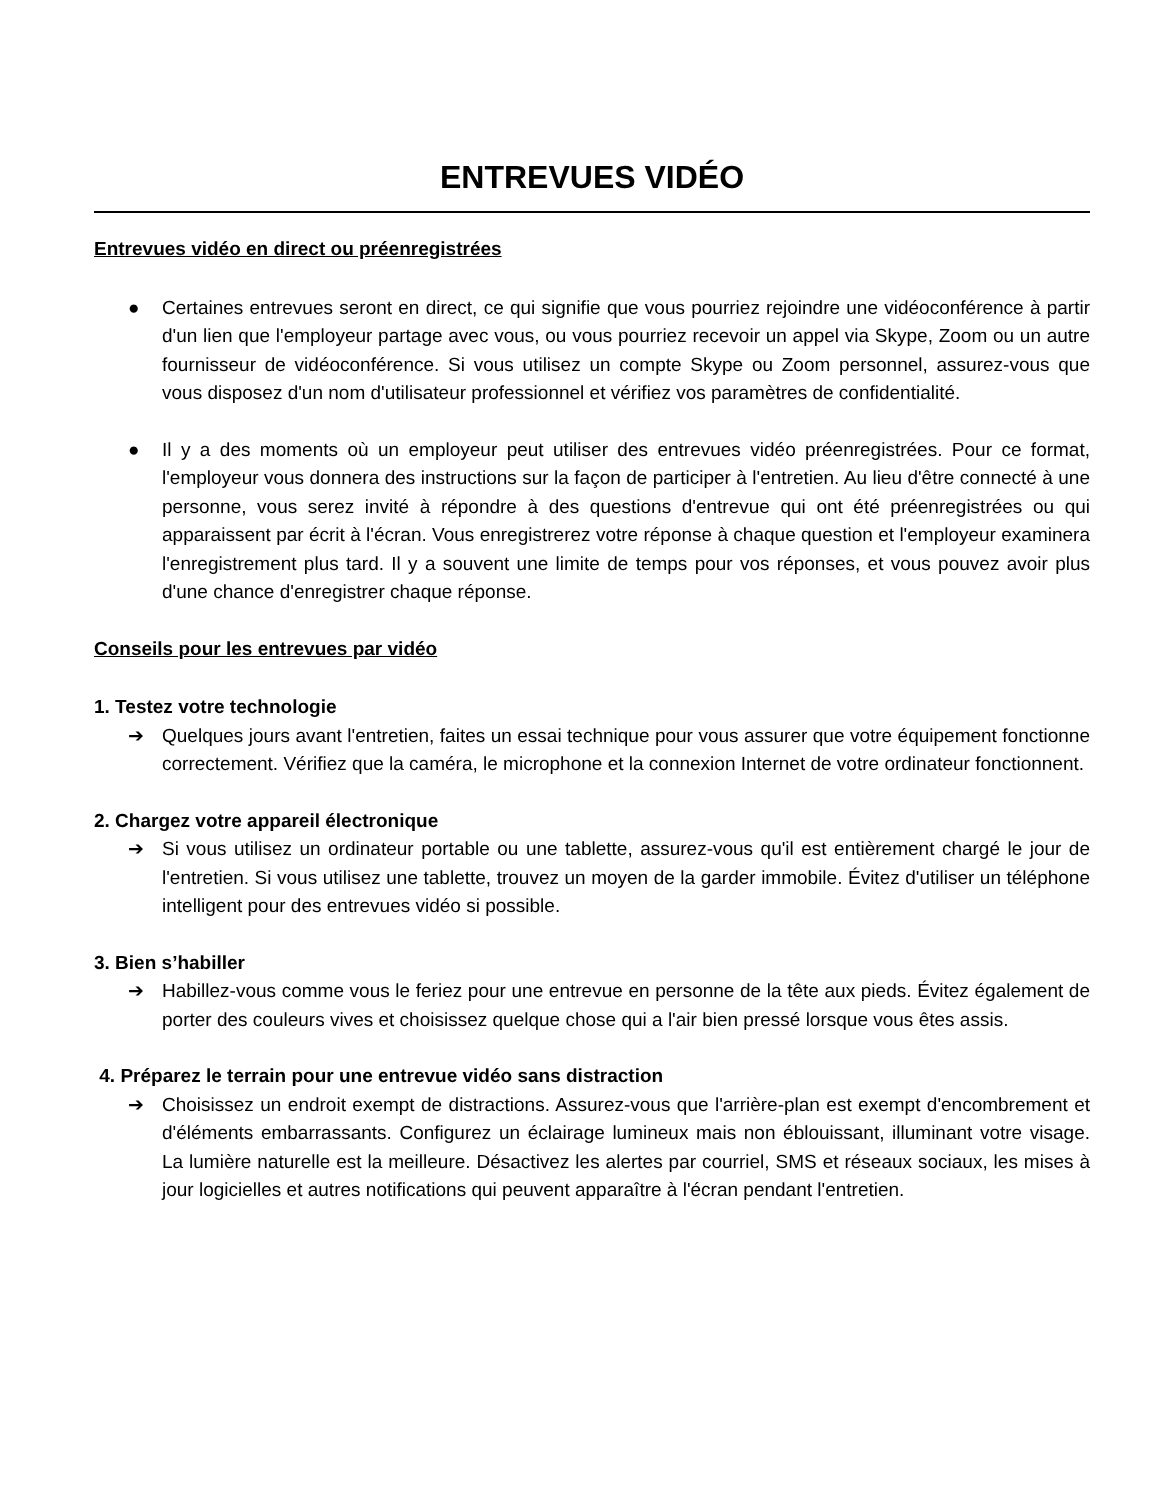ENTREVUES VIDÉO
Entrevues vidéo en direct ou préenregistrées
● Certaines entrevues seront en direct, ce qui signifie que vous pourriez rejoindre une vidéoconférence à partir d'un lien que l'employeur partage avec vous, ou vous pourriez recevoir un appel via Skype, Zoom ou un autre fournisseur de vidéoconférence. Si vous utilisez un compte Skype ou Zoom personnel, assurez-vous que vous disposez d'un nom d'utilisateur professionnel et vérifiez vos paramètres de confidentialité.
● Il y a des moments où un employeur peut utiliser des entrevues vidéo préenregistrées. Pour ce format, l'employeur vous donnera des instructions sur la façon de participer à l'entretien. Au lieu d'être connecté à une personne, vous serez invité à répondre à des questions d'entrevue qui ont été préenregistrées ou qui apparaissent par écrit à l'écran. Vous enregistrerez votre réponse à chaque question et l'employeur examinera l'enregistrement plus tard. Il y a souvent une limite de temps pour vos réponses, et vous pouvez avoir plus d'une chance d'enregistrer chaque réponse.
Conseils pour les entrevues par vidéo
1. Testez votre technologie
➔ Quelques jours avant l'entretien, faites un essai technique pour vous assurer que votre équipement fonctionne correctement. Vérifiez que la caméra, le microphone et la connexion Internet de votre ordinateur fonctionnent.
2. Chargez votre appareil électronique
➔ Si vous utilisez un ordinateur portable ou une tablette, assurez-vous qu'il est entièrement chargé le jour de l'entretien. Si vous utilisez une tablette, trouvez un moyen de la garder immobile. Évitez d'utiliser un téléphone intelligent pour des entrevues vidéo si possible.
3. Bien s’habiller
➔ Habillez-vous comme vous le feriez pour une entrevue en personne de la tête aux pieds. Évitez également de porter des couleurs vives et choisissez quelque chose qui a l'air bien pressé lorsque vous êtes assis.
4. Préparez le terrain pour une entrevue vidéo sans distraction
➔ Choisissez un endroit exempt de distractions. Assurez-vous que l'arrière-plan est exempt d'encombrement et d'éléments embarrassants. Configurez un éclairage lumineux mais non éblouissant, illuminant votre visage. La lumière naturelle est la meilleure. Désactivez les alertes par courriel, SMS et réseaux sociaux, les mises à jour logicielles et autres notifications qui peuvent apparaître à l'écran pendant l'entretien.